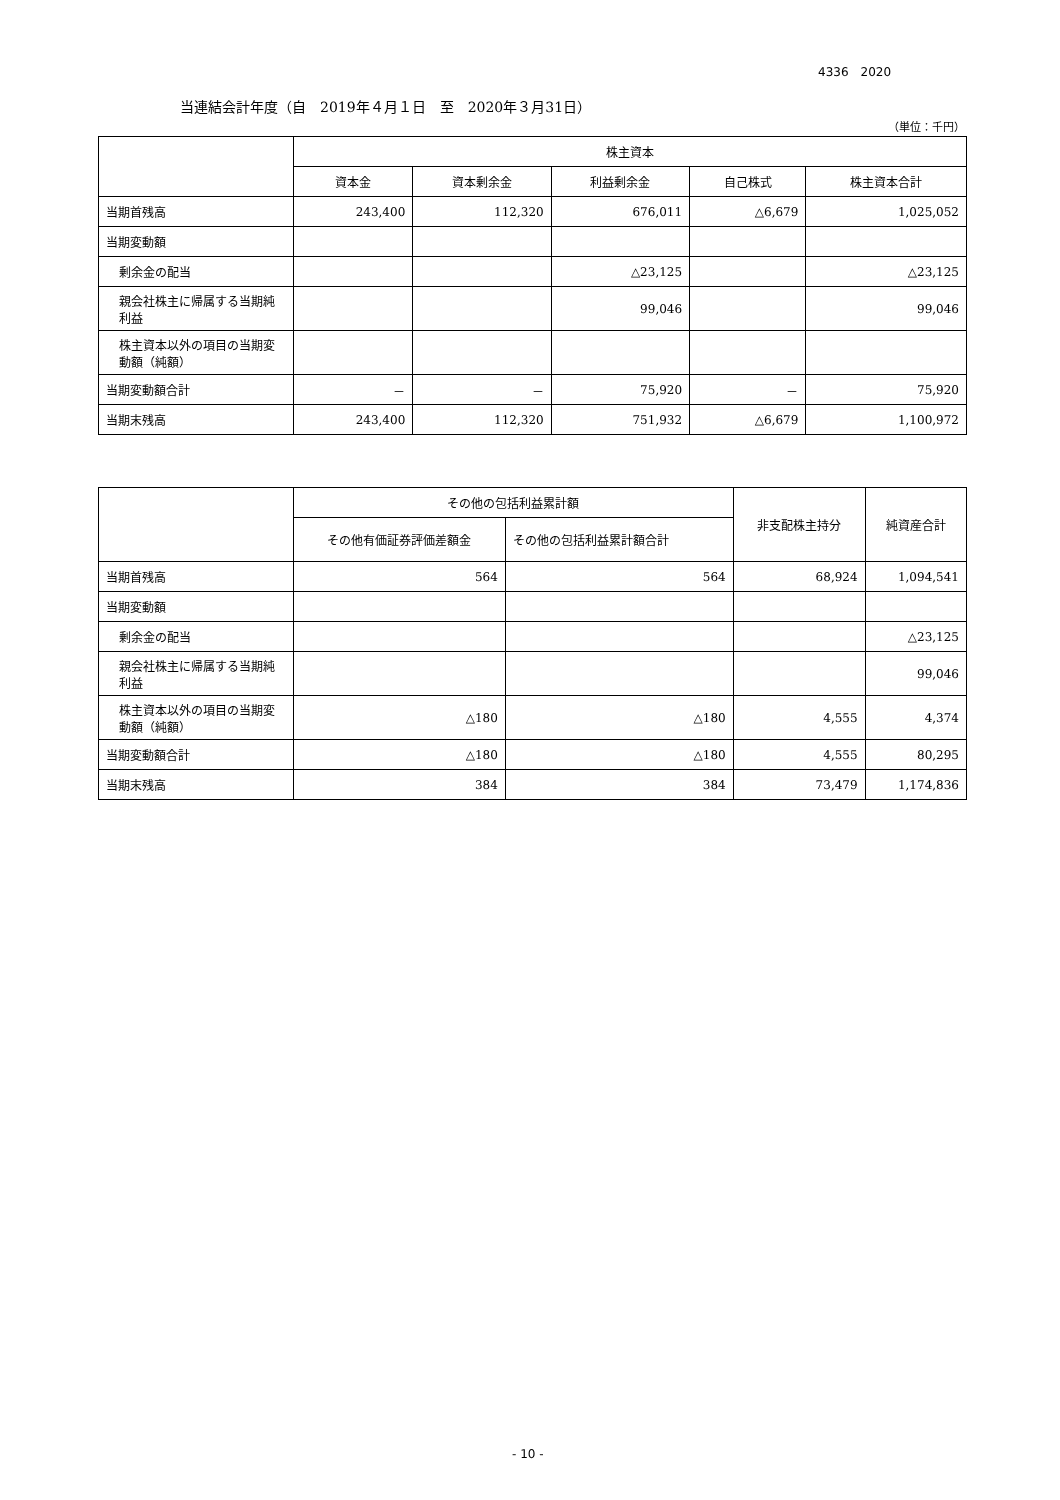4336　2020
当連結会計年度（自　2019年４月１日　至　2020年３月31日）
（単位：千円）
| | 株主資本 | | | | |
| --- | --- | --- | --- | --- | --- |
| | 資本金 | 資本剰余金 | 利益剰余金 | 自己株式 | 株主資本合計 |
| 当期首残高 | 243,400 | 112,320 | 676,011 | △6,679 | 1,025,052 |
| 当期変動額 | | | | | |
| 剰余金の配当 | | | △23,125 | | △23,125 |
| 親会社株主に帰属する当期純利益 | | | 99,046 | | 99,046 |
| 株主資本以外の項目の当期変動額（純額） | | | | | |
| 当期変動額合計 | － | － | 75,920 | － | 75,920 |
| 当期末残高 | 243,400 | 112,320 | 751,932 | △6,679 | 1,100,972 |
| | その他の包括利益累計額 | | 非支配株主持分 | 純資産合計 |
| --- | --- | --- | --- | --- |
| | その他有価証券評価差額金 | その他の包括利益累計額合計 | | |
| 当期首残高 | 564 | 564 | 68,924 | 1,094,541 |
| 当期変動額 | | | | |
| 剰余金の配当 | | | | △23,125 |
| 親会社株主に帰属する当期純利益 | | | | 99,046 |
| 株主資本以外の項目の当期変動額（純額） | △180 | △180 | 4,555 | 4,374 |
| 当期変動額合計 | △180 | △180 | 4,555 | 80,295 |
| 当期末残高 | 384 | 384 | 73,479 | 1,174,836 |
- 10 -